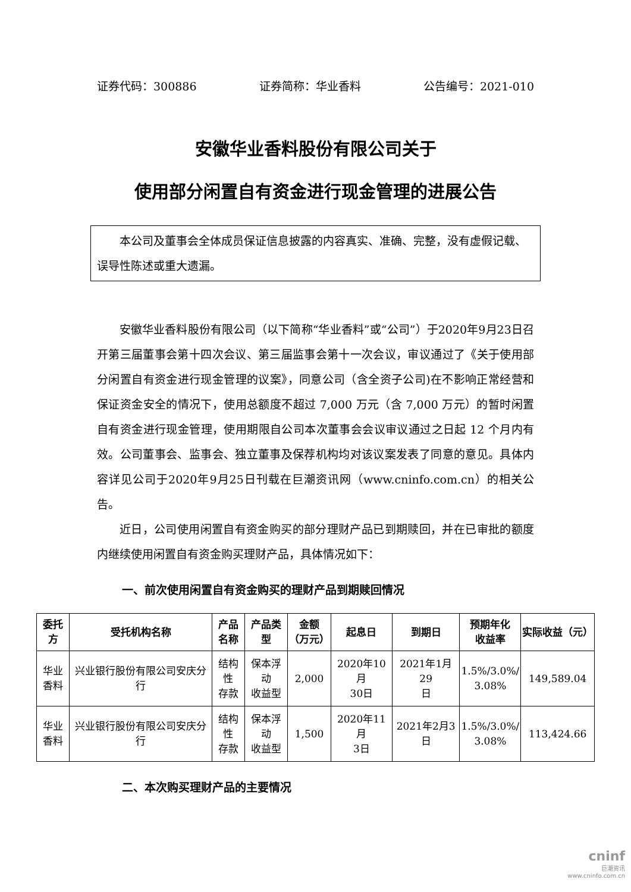证券代码：300886 证券简称：华业香料 公告编号：2021-010
安徽华业香料股份有限公司关于
使用部分闲置自有资金进行现金管理的进展公告
本公司及董事会全体成员保证信息披露的内容真实、准确、完整，没有虚假记载、误导性陈述或重大遗漏。
安徽华业香料股份有限公司（以下简称“华业香料”或“公司”）于2020年9月23日召开第三届董事会第十四次会议、第三届监事会第十一次会议，审议通过了《关于使用部分闲置自有资金进行现金管理的议案》，同意公司（含全资子公司)在不影响正常经营和保证资金安全的情况下，使用总额度不超过 7,000 万元（含 7,000 万元）的暂时闲置自有资金进行现金管理，使用期限自公司本次董事会会议审议通过之日起 12 个月内有效。公司董事会、监事会、独立董事及保荐机构均对该议案发表了同意的意见。具体内容详见公司于2020年9月25日刊载在巨潮资讯网（www.cninfo.com.cn）的相关公告。
近日，公司使用闲置自有资金购买的部分理财产品已到期赎回，并在已审批的额度内继续使用闲置自有资金购买理财产品，具体情况如下：
一、前次使用闲置自有资金购买的理财产品到期赎回情况
| 委托方 | 受托机构名称 | 产品 名称 | 产品类型 | 金额 （万元） | 起息日 | 到期日 | 预期年化 收益率 | 实际收益（元） |
| --- | --- | --- | --- | --- | --- | --- | --- | --- |
| 华业 香料 | 兴业银行股份有限公司安庆分行 | 结构性 存款 | 保本浮动 收益型 | 2,000 | 2020年10月 30日 | 2021年1月29 日 | 1.5%/3.0%/ 3.08% | 149,589.04 |
| 华业 香料 | 兴业银行股份有限公司安庆分行 | 结构性 存款 | 保本浮动 收益型 | 1,500 | 2020年11月 3日 | 2021年2月3 日 | 1.5%/3.0%/ 3.08% | 113,424.66 |
二、本次购买理财产品的主要情况
cninf
巨潮资讯
www.cninfo.com.cn